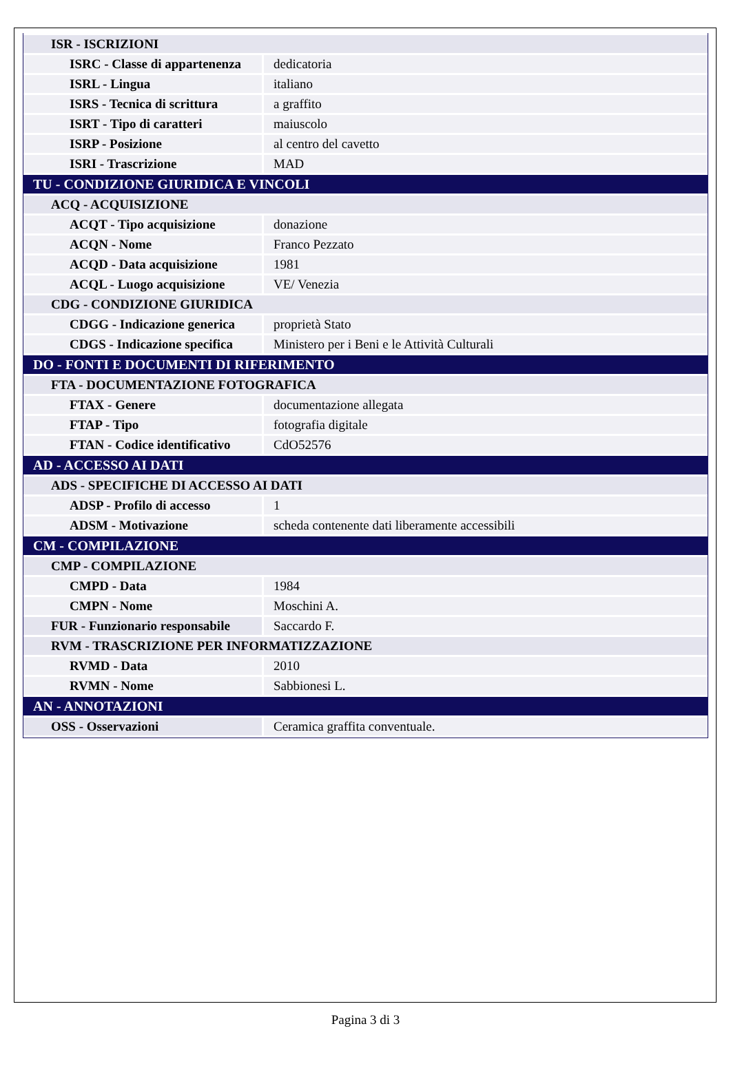| ISR - ISCRIZIONI | |
| ISRC - Classe di appartenenza | dedicatoria |
| ISRL - Lingua | italiano |
| ISRS - Tecnica di scrittura | a graffito |
| ISRT - Tipo di caratteri | maiuscolo |
| ISRP - Posizione | al centro del cavetto |
| ISRI - Trascrizione | MAD |
| TU - CONDIZIONE GIURIDICA E VINCOLI | |
| ACQ - ACQUISIZIONE | |
| ACQT - Tipo acquisizione | donazione |
| ACQN - Nome | Franco Pezzato |
| ACQD - Data acquisizione | 1981 |
| ACQL - Luogo acquisizione | VE/ Venezia |
| CDG - CONDIZIONE GIURIDICA | |
| CDGG - Indicazione generica | proprietà Stato |
| CDGS - Indicazione specifica | Ministero per i Beni e le Attività Culturali |
| DO - FONTI E DOCUMENTI DI RIFERIMENTO | |
| FTA - DOCUMENTAZIONE FOTOGRAFICA | |
| FTAX - Genere | documentazione allegata |
| FTAP - Tipo | fotografia digitale |
| FTAN - Codice identificativo | CdO52576 |
| AD - ACCESSO AI DATI | |
| ADS - SPECIFICHE DI ACCESSO AI DATI | |
| ADSP - Profilo di accesso | 1 |
| ADSM - Motivazione | scheda contenente dati liberamente accessibili |
| CM - COMPILAZIONE | |
| CMP - COMPILAZIONE | |
| CMPD - Data | 1984 |
| CMPN - Nome | Moschini A. |
| FUR - Funzionario responsabile | Saccardo F. |
| RVM - TRASCRIZIONE PER INFORMATIZZAZIONE | |
| RVMD - Data | 2010 |
| RVMN - Nome | Sabbionesi L. |
| AN - ANNOTAZIONI | |
| OSS - Osservazioni | Ceramica graffita conventuale. |
Pagina 3 di 3